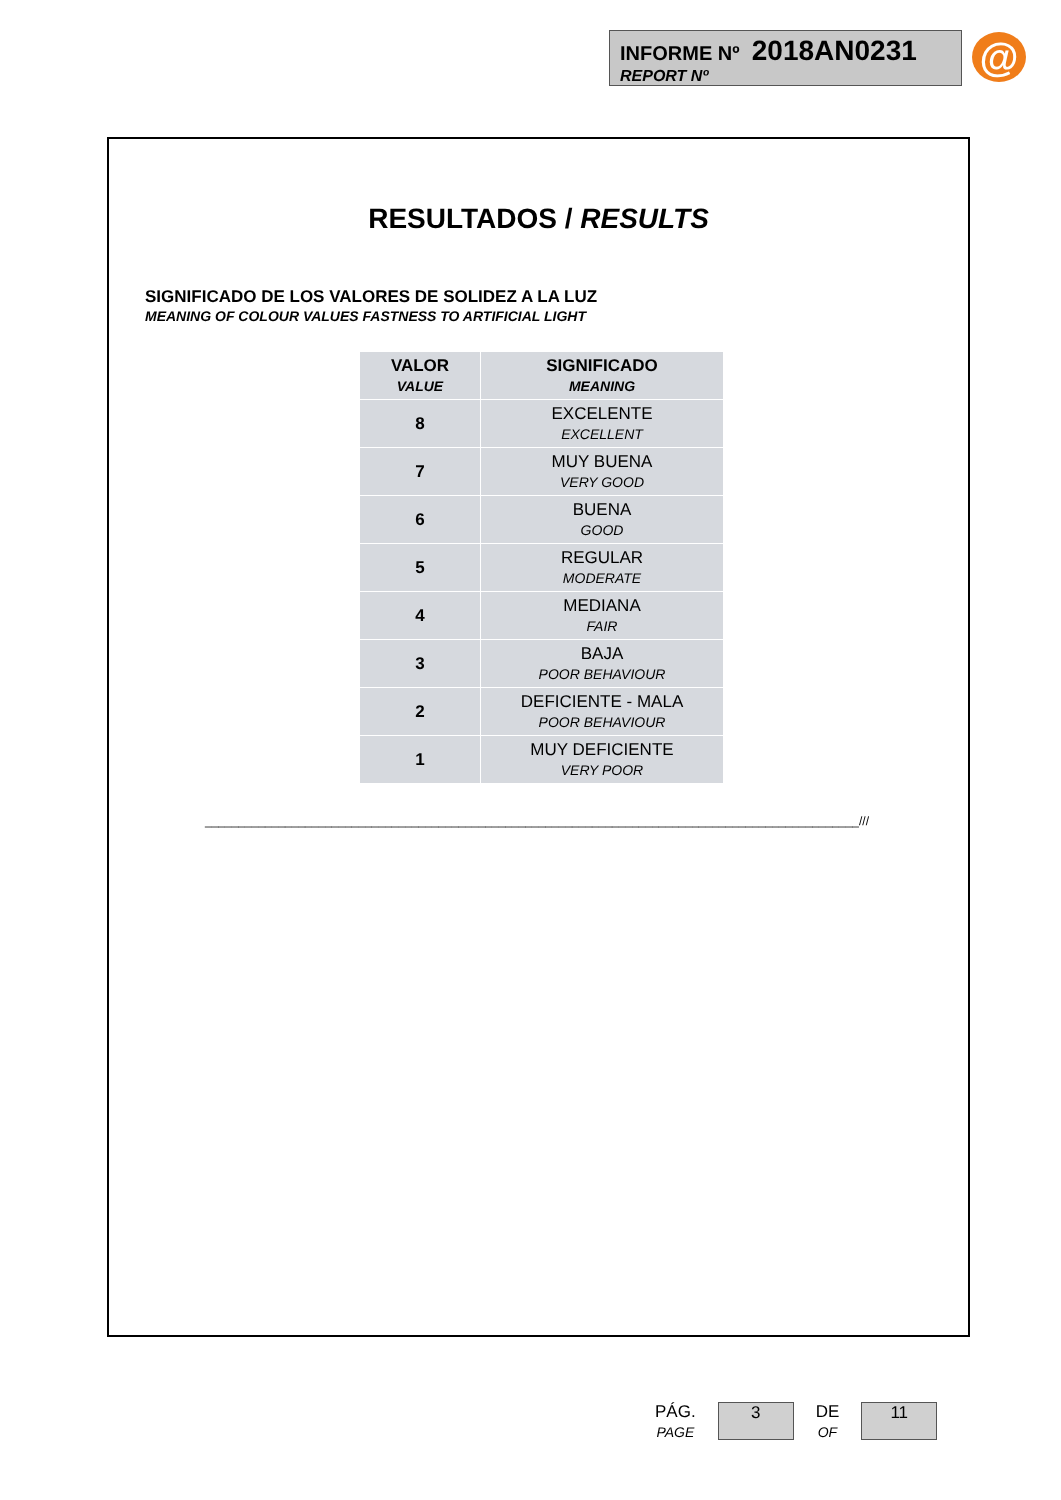INFORME Nº 2018AN0231
REPORT Nº
@
RESULTADOS / RESULTS
SIGNIFICADO DE LOS VALORES DE SOLIDEZ A LA LUZ
MEANING OF COLOUR VALUES FASTNESS TO ARTIFICIAL LIGHT
| VALOR VALUE | SIGNIFICADO MEANING |
| --- | --- |
| 8 | EXCELENTE EXCELLENT |
| 7 | MUY BUENA VERY GOOD |
| 6 | BUENA GOOD |
| 5 | REGULAR MODERATE |
| 4 | MEDIANA FAIR |
| 3 | BAJA POOR BEHAVIOUR |
| 2 | DEFICIENTE - MALA POOR BEHAVIOUR |
| 1 | MUY DEFICIENTE VERY POOR |
__________________________________________________________________________________________________///
PÁG.
PAGE
3
DE
OF
11